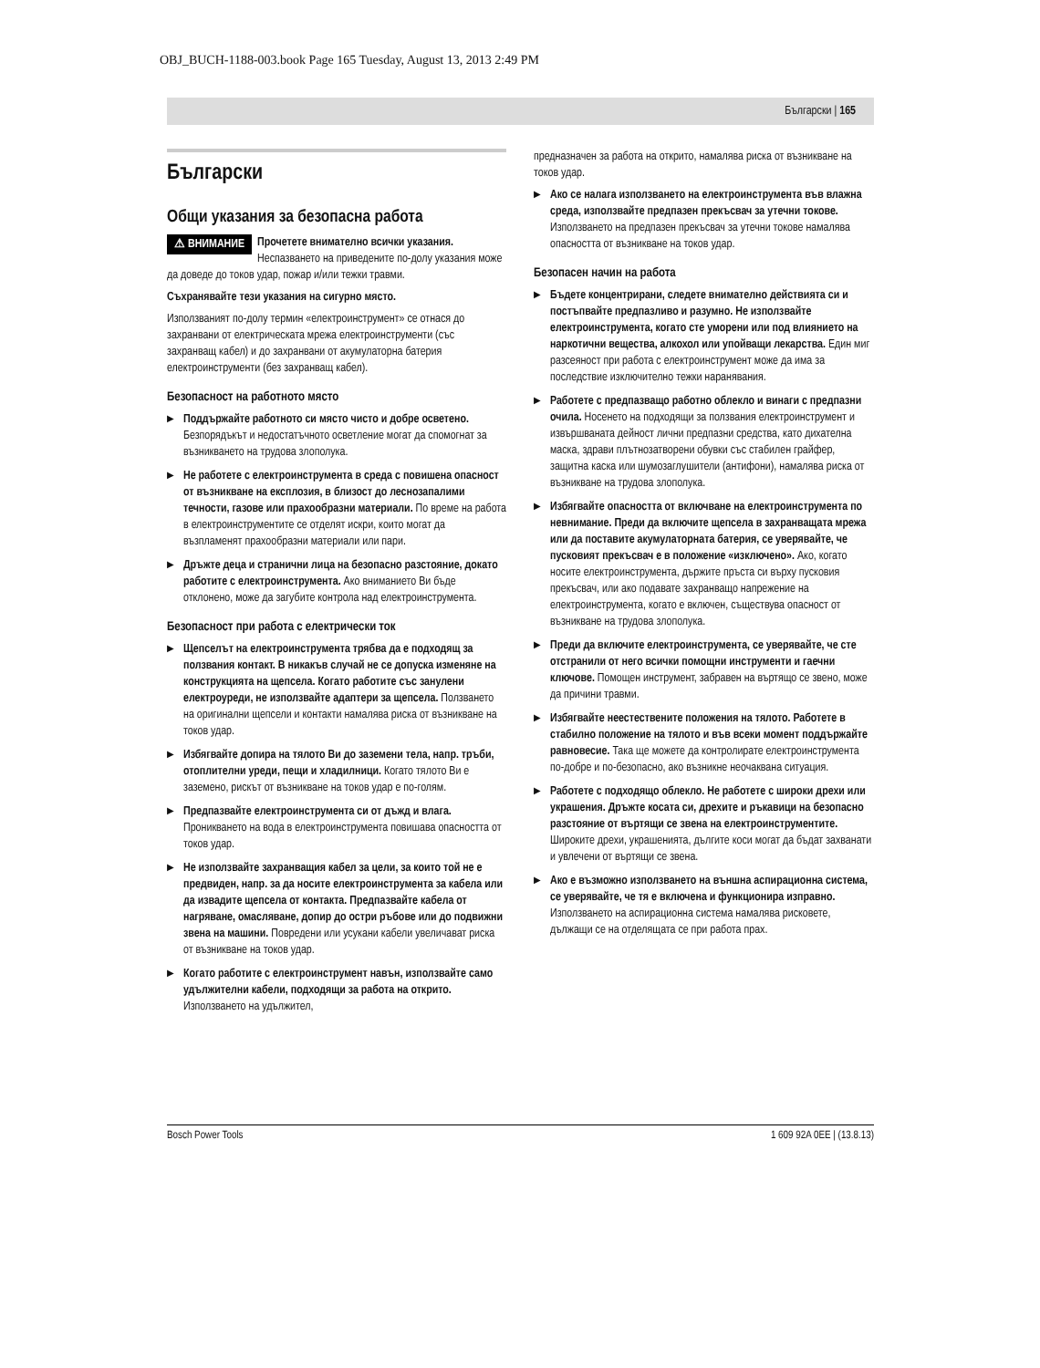OBJ_BUCH-1188-003.book Page 165 Tuesday, August 13, 2013 2:49 PM
Български | 165
Български
Общи указания за безопасна работа
⚠ ВНИМАНИЕ Прочетете внимателно всички указания. Неспазването на приведените по-долу указания може да доведе до токов удар, пожар и/или тежки травми.
Съхранявайте тези указания на сигурно място.
Използваният по-долу термин «електроинструмент» се отнася до захранвани от електрическата мрежа електроинструменти (със захранващ кабел) и до захранвани от акумулаторна батерия електроинструменти (без захранващ кабел).
Безопасност на работното място
Поддържайте работното си място чисто и добре осветено. Безпорядъкът и недостатъчното осветление могат да спомогнат за възникването на трудова злополука.
Не работете с електроинструмента в среда с повишена опасност от възникване на експлозия, в близост до леснозапалими течности, газове или прахообразни материали. По време на работа в електроинструментите се отделят искри, които могат да възпламенят прахообразни материали или пари.
Дръжте деца и странични лица на безопасно разстояние, докато работите с електроинструмента. Ако вниманието Ви бъде отклонено, може да загубите контрола над електроинструмента.
Безопасност при работа с електрически ток
Щепселът на електроинструмента трябва да е подходящ за ползвания контакт. В никакъв случай не се допуска изменяне на конструкцията на щепсела. Когато работите със занулени електроуреди, не използвайте адаптери за щепсела. Ползването на оригинални щепсели и контакти намалява риска от възникване на токов удар.
Избягвайте допира на тялото Ви до заземени тела, напр. тръби, отоплителни уреди, пещи и хладилници. Когато тялото Ви е заземено, рискът от възникване на токов удар е по-голям.
Предпазвайте електроинструмента си от дъжд и влага. Проникването на вода в електроинструмента повишава опасността от токов удар.
Не използвайте захранващия кабел за цели, за които той не е предвиден, напр. за да носите електроинструмента за кабела или да извадите щепсела от контакта. Предпазвайте кабела от нагряване, омасляване, допир до остри ръбове или до подвижни звена на машини. Повредени или усукани кабели увеличават риска от възникване на токов удар.
Когато работите с електроинструмент навън, използвайте само удължителни кабели, подходящи за работа на открито. Използването на удължител,
предназначен за работа на открито, намалява риска от възникване на токов удар.
Ако се налага използването на електроинструмента във влажна среда, използвайте предпазен прекъсвач за утечни токове. Използването на предпазен прекъсвач за утечни токове намалява опасността от възникване на токов удар.
Безопасен начин на работа
Бъдете концентрирани, следете внимателно действията си и постъпвайте предпазливо и разумно. Не използвайте електроинструмента, когато сте уморени или под влиянието на наркотични вещества, алкохол или упойващи лекарства. Един миг разсеяност при работа с електроинструмент може да има за последствие изключително тежки наранявания.
Работете с предпазващо работно облекло и винаги с предпазни очила. Носенето на подходящи за ползвания електроинструмент и извършваната дейност лични предпазни средства, като дихателна маска, здрави плътнозатворени обувки със стабилен грайфер, защитна каска или шумозаглушители (антифони), намалява риска от възникване на трудова злополука.
Избягвайте опасността от включване на електроинструмента по невнимание. Преди да включите щепсела в захранващата мрежа или да поставите акумулаторната батерия, се уверявайте, че пусковият прекъсвач е в положение «изключено». Ако, когато носите електроинструмента, държите пръста си върху пусковия прекъсвач, или ако подавате захранващо напрежение на електроинструмента, когато е включен, съществува опасност от възникване на трудова злополука.
Преди да включите електроинструмента, се уверявайте, че сте отстранили от него всички помощни инструменти и гаечни ключове. Помощен инструмент, забравен на въртящо се звено, може да причини травми.
Избягвайте неестествените положения на тялото. Работете в стабилно положение на тялото и във всеки момент поддържайте равновесие. Така ще можете да контролирате електроинструмента по-добре и по-безопасно, ако възникне неочаквана ситуация.
Работете с подходящо облекло. Не работете с широки дрехи или украшения. Дръжте косата си, дрехите и ръкавици на безопасно разстояние от въртящи се звена на електроинструментите. Широките дрехи, украшенията, дългите коси могат да бъдат захванати и увлечени от въртящи се звена.
Ако е възможно използването на външна аспирационна система, се уверявайте, че тя е включена и функционира изправно. Използването на аспирационна система намалява рисковете, дължащи се на отделящата се при работа прах.
Bosch Power Tools 1 609 92A 0EE | (13.8.13)